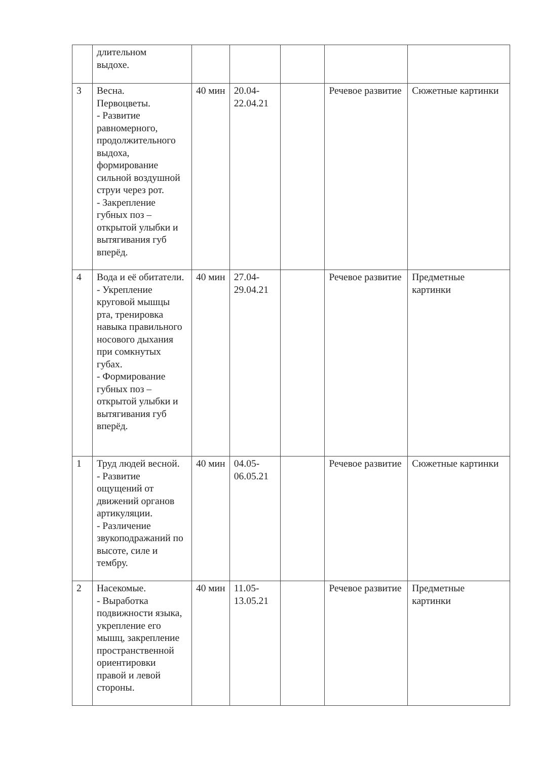| | длительном выдохе. | | | | | |
| 3 | Весна. Первоцветы. - Развитие равномерного, продолжительного выдоха, формирование сильной воздушной струи через рот. - Закрепление губных поз – открытой улыбки и вытягивания губ вперёд. | 40 мин | 20.04- 22.04.21 | | Речевое развитие | Сюжетные картинки |
| 4 | Вода и её обитатели. - Укрепление круговой мышцы рта, тренировка навыка правильного носового дыхания при сомкнутых губах. - Формирование губных поз – открытой улыбки и вытягивания губ вперёд. | 40 мин | 27.04- 29.04.21 | | Речевое развитие | Предметные картинки |
| 1 | Труд людей весной. - Развитие ощущений от движений органов артикуляции. - Различение звукоподражаний по высоте, силе и тембру. | 40 мин | 04.05- 06.05.21 | | Речевое развитие | Сюжетные картинки |
| 2 | Насекомые. - Выработка подвижности языка, укрепление его мышц, закрепление пространственной ориентировки правой и левой стороны. | 40 мин | 11.05- 13.05.21 | | Речевое развитие | Предметные картинки |